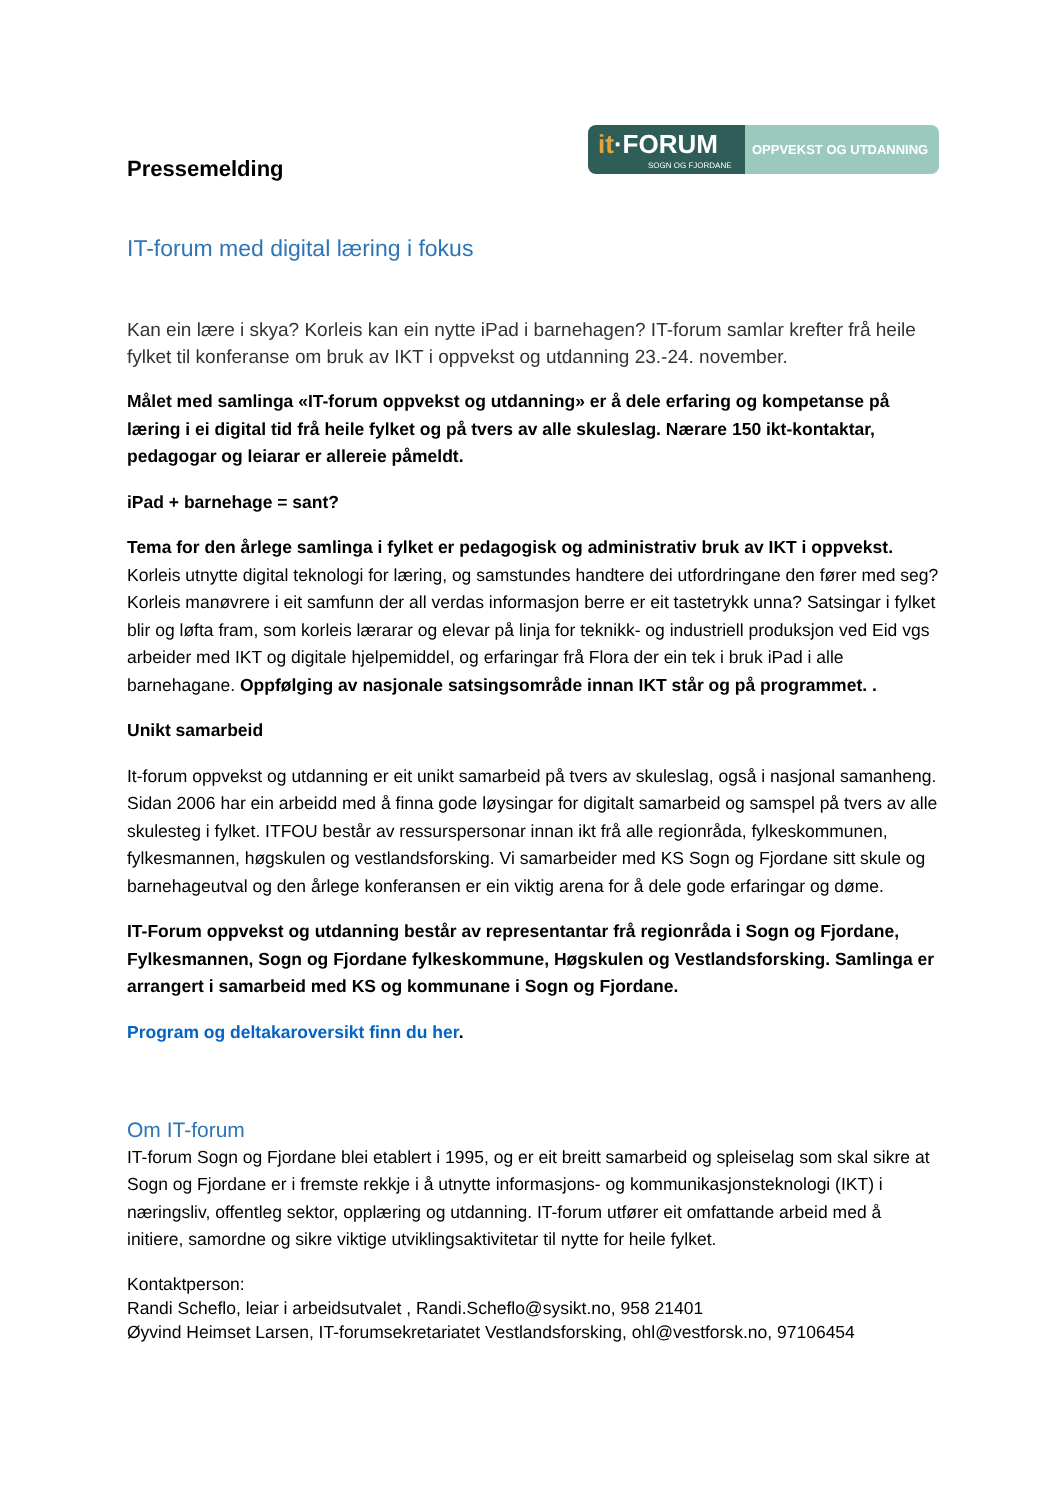Pressemelding
it·FORUM
SOGN OG FJORDANE
OPPVEKST OG UTDANNING
IT-forum med digital læring i fokus
Kan ein lære i skya? Korleis kan ein nytte iPad i barnehagen? IT-forum samlar krefter frå heile fylket til konferanse om bruk av IKT i oppvekst og utdanning 23.-24. november.
Målet med samlinga «IT-forum oppvekst og utdanning» er å dele erfaring og kompetanse på læring i ei digital tid frå heile fylket og på tvers av alle skuleslag. Nærare 150 ikt-kontaktar, pedagogar og leiarar er allereie påmeldt.
iPad + barnehage = sant?
Tema for den årlege samlinga i fylket er pedagogisk og administrativ bruk av IKT i oppvekst. Korleis utnytte digital teknologi for læring, og samstundes handtere dei utfordringane den fører med seg? Korleis manøvrere i eit samfunn der all verdas informasjon berre er eit tastetrykk unna? Satsingar i fylket blir og løfta fram, som korleis lærarar og elevar på linja for teknikk- og industriell produksjon ved Eid vgs arbeider med IKT og digitale hjelpemiddel, og erfaringar frå Flora der ein tek i bruk iPad i alle barnehagane. Oppfølging av nasjonale satsingsområde innan IKT står og på programmet. .
Unikt samarbeid
It-forum oppvekst og utdanning er eit unikt samarbeid på tvers av skuleslag, også i nasjonal samanheng. Sidan 2006 har ein arbeidd med å finna gode løysingar for digitalt samarbeid og samspel på tvers av alle skulesteg i fylket. ITFOU består av ressurspersonar innan ikt frå alle regionråda, fylkeskommunen, fylkesmannen, høgskulen og vestlandsforsking. Vi samarbeider med KS Sogn og Fjordane sitt skule og barnehageutval og den årlege konferansen er ein viktig arena for å dele gode erfaringar og døme.
IT-Forum oppvekst og utdanning består av representantar frå regionråda i Sogn og Fjordane, Fylkesmannen, Sogn og Fjordane fylkeskommune, Høgskulen og Vestlandsforsking. Samlinga er arrangert i samarbeid med KS og kommunane i Sogn og Fjordane.
Program og deltakaroversikt finn du her.
Om IT-forum
IT-forum Sogn og Fjordane blei etablert i 1995, og er eit breitt samarbeid og spleiselag som skal sikre at Sogn og Fjordane er i fremste rekkje i å utnytte informasjons- og kommunikasjonsteknologi (IKT) i næringsliv, offentleg sektor, opplæring og utdanning. IT-forum utfører eit omfattande arbeid med å initiere, samordne og sikre viktige utviklingsaktivitetar til nytte for heile fylket.
Kontaktperson:
Randi Scheflo, leiar i arbeidsutvalet , Randi.Scheflo@sysikt.no, 958 21401
Øyvind Heimset Larsen, IT-forumsekretariatet Vestlandsforsking, ohl@vestforsk.no, 97106454